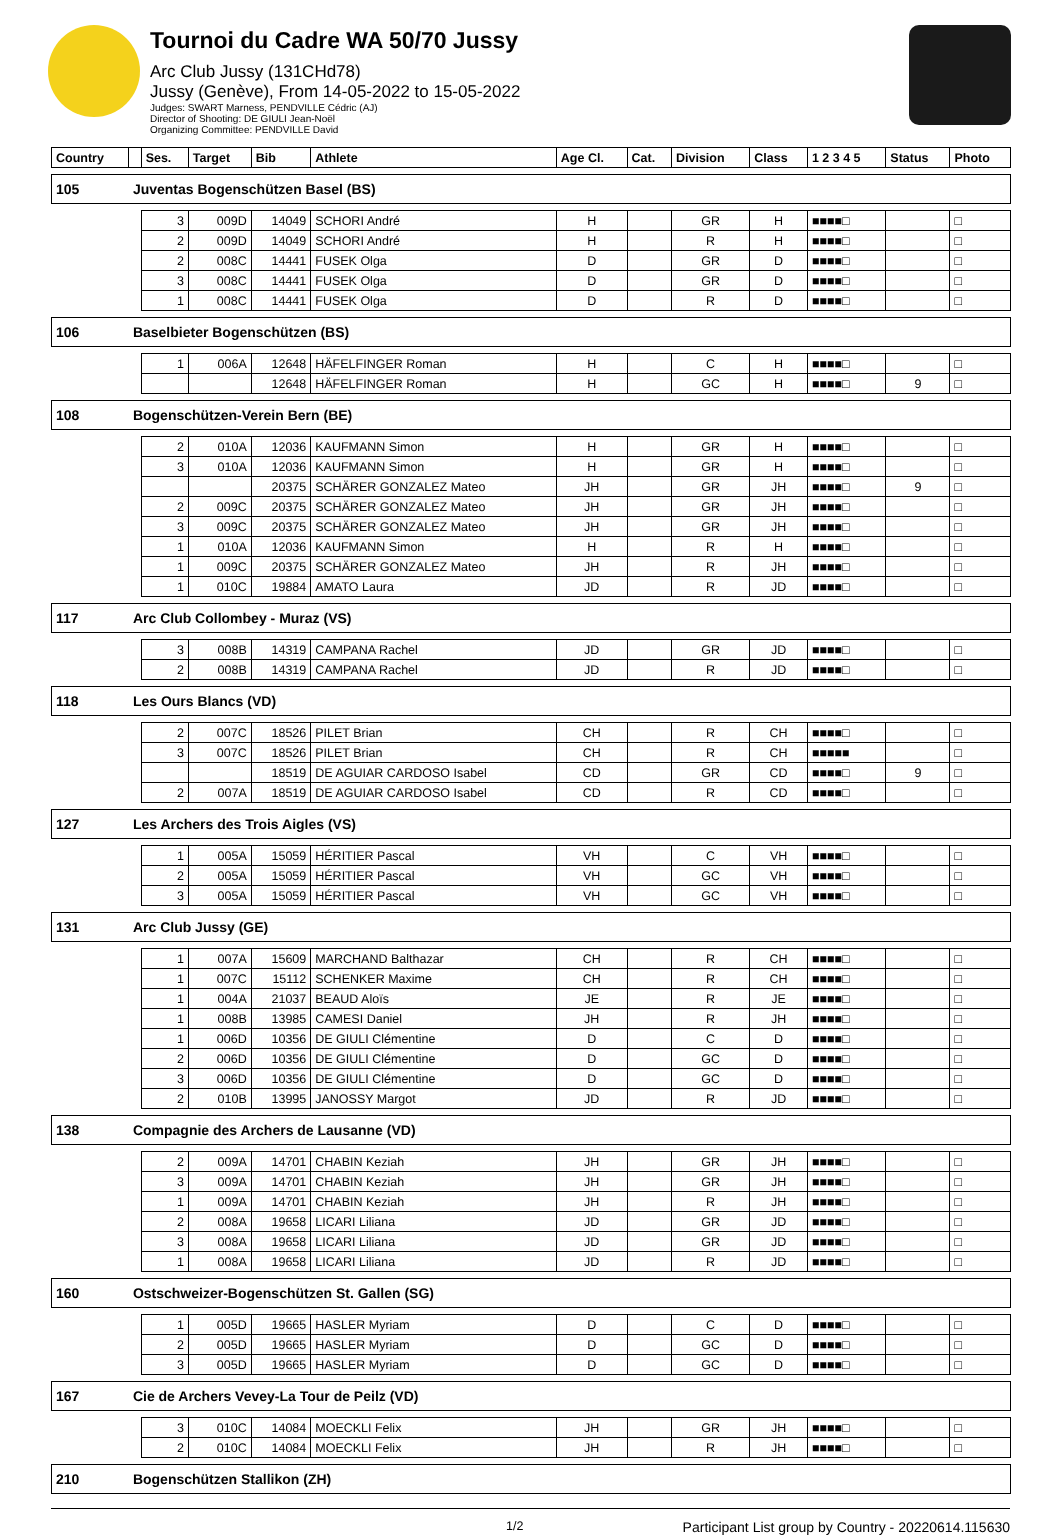Tournoi du Cadre WA 50/70 Jussy
Arc Club Jussy (131CHd78)
Jussy (Genève), From 14-05-2022 to 15-05-2022
Judges: SWART Marness, PENDVILLE Cédric (AJ)
Director of Shooting: DE GIULI Jean-Noël
Organizing Committee: PENDVILLE David
| Country | | Ses. | Target | Bib | Athlete | Age Cl. | Cat. | Division | Class | 1 2 3 4 5 | Status | Photo |
| --- | --- | --- | --- | --- | --- | --- | --- | --- | --- | --- | --- | --- |
| 105 | Juventas Bogenschützen Basel (BS) | | | | | | | | | | | |
| | | 3 | 009D | 14049 | SCHORI André | H | | GR | H | ■■■■□ | | □ |
| | | 2 | 009D | 14049 | SCHORI André | H | | R | H | ■■■■□ | | □ |
| | | 2 | 008C | 14441 | FUSEK Olga | D | | GR | D | ■■■■□ | | □ |
| | | 3 | 008C | 14441 | FUSEK Olga | D | | GR | D | ■■■■□ | | □ |
| | | 1 | 008C | 14441 | FUSEK Olga | D | | R | D | ■■■■□ | | □ |
| 106 | Baselbieter Bogenschützen (BS) | | | | | | | | | | | |
| | | 1 | 006A | 12648 | HÄFELFINGER Roman | H | | C | H | ■■■■□ | | □ |
| | | | | 12648 | HÄFELFINGER Roman | H | | GC | H | ■■■■□ | 9 | □ |
| 108 | Bogenschützen-Verein Bern (BE) | | | | | | | | | | | |
| | | 2 | 010A | 12036 | KAUFMANN Simon | H | | GR | H | ■■■■□ | | □ |
| | | 3 | 010A | 12036 | KAUFMANN Simon | H | | GR | H | ■■■■□ | | □ |
| | | | | 20375 | SCHÄRER GONZALEZ Mateo | JH | | GR | JH | ■■■■□ | 9 | □ |
| | | 2 | 009C | 20375 | SCHÄRER GONZALEZ Mateo | JH | | GR | JH | ■■■■□ | | □ |
| | | 3 | 009C | 20375 | SCHÄRER GONZALEZ Mateo | JH | | GR | JH | ■■■■□ | | □ |
| | | 1 | 010A | 12036 | KAUFMANN Simon | H | | R | H | ■■■■□ | | □ |
| | | 1 | 009C | 20375 | SCHÄRER GONZALEZ Mateo | JH | | R | JH | ■■■■□ | | □ |
| | | 1 | 010C | 19884 | AMATO Laura | JD | | R | JD | ■■■■□ | | □ |
| 117 | Arc Club Collombey - Muraz (VS) | | | | | | | | | | | |
| | | 3 | 008B | 14319 | CAMPANA Rachel | JD | | GR | JD | ■■■■□ | | □ |
| | | 2 | 008B | 14319 | CAMPANA Rachel | JD | | R | JD | ■■■■□ | | □ |
| 118 | Les Ours Blancs (VD) | | | | | | | | | | | |
| | | 2 | 007C | 18526 | PILET Brian | CH | | R | CH | ■■■■□ | | □ |
| | | 3 | 007C | 18526 | PILET Brian | CH | | R | CH | ■■■■■ | | □ |
| | | | | 18519 | DE AGUIAR CARDOSO Isabel | CD | | GR | CD | ■■■■□ | 9 | □ |
| | | 2 | 007A | 18519 | DE AGUIAR CARDOSO Isabel | CD | | R | CD | ■■■■□ | | □ |
| 127 | Les Archers des Trois Aigles (VS) | | | | | | | | | | | |
| | | 1 | 005A | 15059 | HÉRITIER Pascal | VH | | C | VH | ■■■■□ | | □ |
| | | 2 | 005A | 15059 | HÉRITIER Pascal | VH | | GC | VH | ■■■■□ | | □ |
| | | 3 | 005A | 15059 | HÉRITIER Pascal | VH | | GC | VH | ■■■■□ | | □ |
| 131 | Arc Club Jussy (GE) | | | | | | | | | | | |
| | | 1 | 007A | 15609 | MARCHAND Balthazar | CH | | R | CH | ■■■■□ | | □ |
| | | 1 | 007C | 15112 | SCHENKER Maxime | CH | | R | CH | ■■■■□ | | □ |
| | | 1 | 004A | 21037 | BEAUD Aloïs | JE | | R | JE | ■■■■□ | | □ |
| | | 1 | 008B | 13985 | CAMESI Daniel | JH | | R | JH | ■■■■□ | | □ |
| | | 1 | 006D | 10356 | DE GIULI Clémentine | D | | C | D | ■■■■□ | | □ |
| | | 2 | 006D | 10356 | DE GIULI Clémentine | D | | GC | D | ■■■■□ | | □ |
| | | 3 | 006D | 10356 | DE GIULI Clémentine | D | | GC | D | ■■■■□ | | □ |
| | | 2 | 010B | 13995 | JANOSSY Margot | JD | | R | JD | ■■■■□ | | □ |
| 138 | Compagnie des Archers de Lausanne (VD) | | | | | | | | | | | |
| | | 2 | 009A | 14701 | CHABIN Keziah | JH | | GR | JH | ■■■■□ | | □ |
| | | 3 | 009A | 14701 | CHABIN Keziah | JH | | GR | JH | ■■■■□ | | □ |
| | | 1 | 009A | 14701 | CHABIN Keziah | JH | | R | JH | ■■■■□ | | □ |
| | | 2 | 008A | 19658 | LICARI Liliana | JD | | GR | JD | ■■■■□ | | □ |
| | | 3 | 008A | 19658 | LICARI Liliana | JD | | GR | JD | ■■■■□ | | □ |
| | | 1 | 008A | 19658 | LICARI Liliana | JD | | R | JD | ■■■■□ | | □ |
| 160 | Ostschweizer-Bogenschützen St. Gallen (SG) | | | | | | | | | | | |
| | | 1 | 005D | 19665 | HASLER Myriam | D | | C | D | ■■■■□ | | □ |
| | | 2 | 005D | 19665 | HASLER Myriam | D | | GC | D | ■■■■□ | | □ |
| | | 3 | 005D | 19665 | HASLER Myriam | D | | GC | D | ■■■■□ | | □ |
| 167 | Cie de Archers Vevey-La Tour de Peilz (VD) | | | | | | | | | | | |
| | | 3 | 010C | 14084 | MOECKLI Felix | JH | | GR | JH | ■■■■□ | | □ |
| | | 2 | 010C | 14084 | MOECKLI Felix | JH | | R | JH | ■■■■□ | | □ |
| 210 | Bogenschützen Stallikon (ZH) | | | | | | | | | | | |
1/2 Participant List group by Country - 20220614.115630